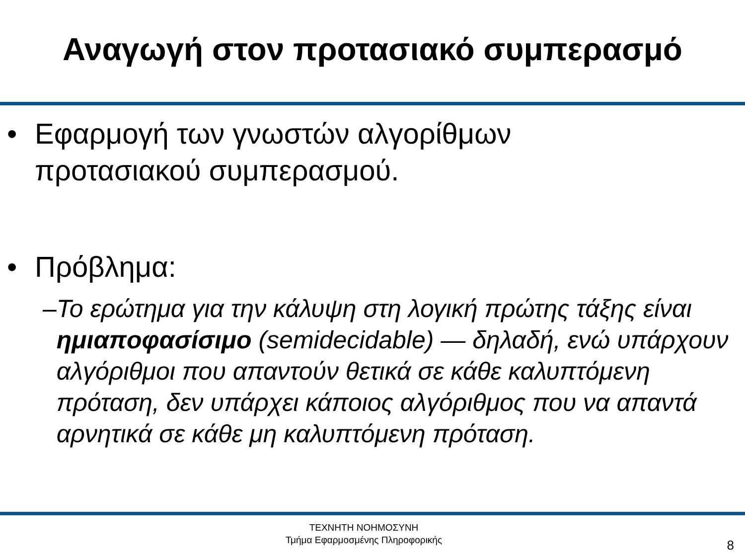Αναγωγή στον προτασιακό συμπερασμό
• Εφαρμογή των γνωστών αλγορίθμων
προτασιακού συμπερασμού.
• Πρόβλημα:
– Το ερώτημα για την κάλυψη στη λογική πρώτης τάξης είναι ημιαποφασίσιμο (semidecidable) — δηλαδή, ενώ υπάρχουν αλγόριθμοι που απαντούν θετικά σε κάθε καλυπτόμενη πρόταση, δεν υπάρχει κάποιος αλγόριθμος που να απαντά αρνητικά σε κάθε μη καλυπτόμενη πρόταση.
ΤΕΧΝΗΤΗ ΝΟΗΜΟΣΥΝΗ
Τμήμα Εφαρμοσμένης Πληροφορικής
8